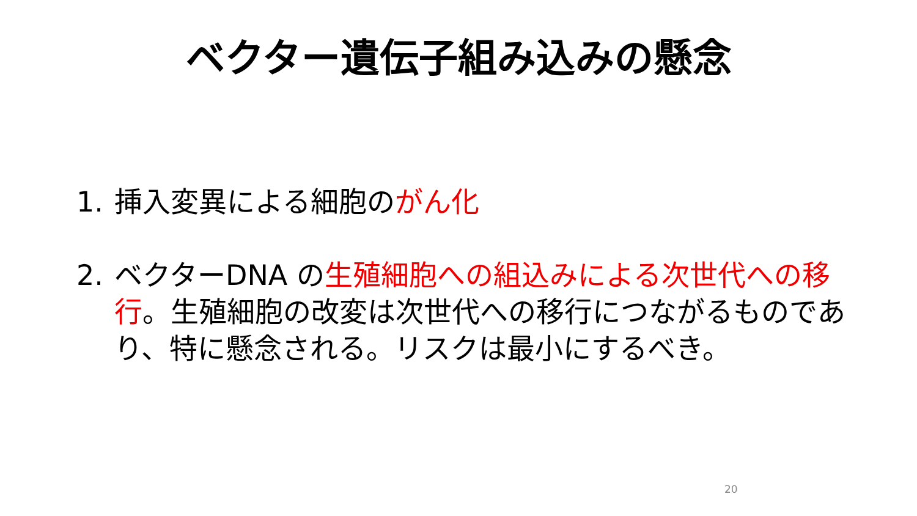ベクター遺伝子組み込みの懸念
1. 挿入変異による細胞のがん化
2. ベクターDNA の生殖細胞への組込みによる次世代への移行。生殖細胞の改変は次世代への移行につながるものであり、特に懸念される。リスクは最小にするべき。
20